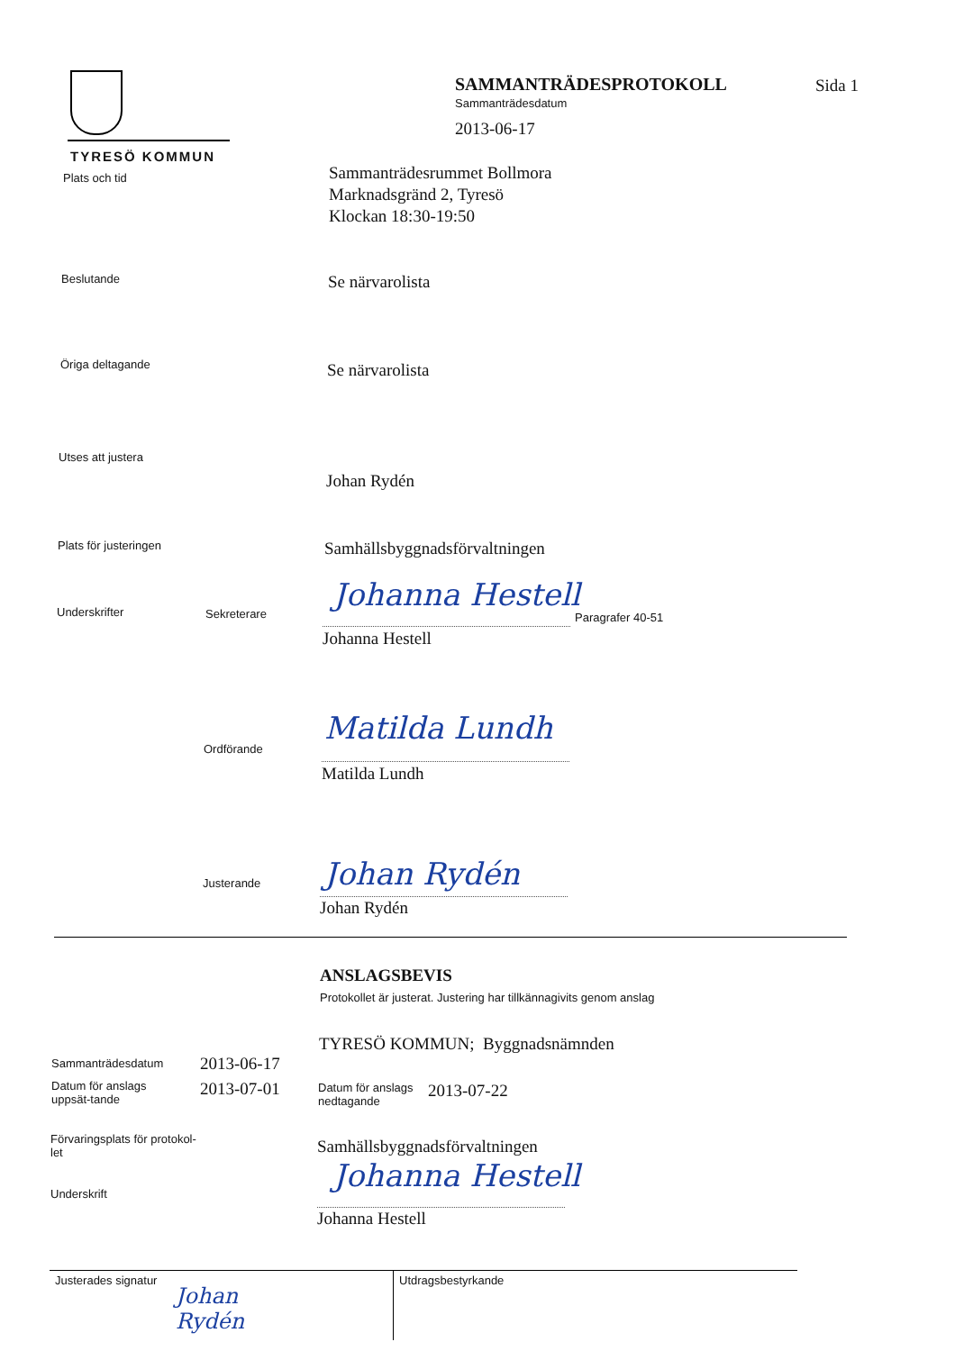TYRESÖ KOMMUN
SAMMANTRÄDESPROTOKOLL Sida 1
Sammanträdesdatum
2013-06-17
Plats och tid
Sammanträdesrummet Bollmora
Marknadsgränd 2, Tyresö
Klockan 18:30-19:50
Beslutande Se närvarolista
Öriga deltagande Se närvarolista
Utses att justera
Johan Rydén
Plats för justeringen Samhällsbyggnadsförvaltningen
Underskrifter Sekreterare
Johanna Hestell
Paragrafer 40-51
Johanna Hestell
Ordförande
Matilda Lundh
Matilda Lundh
Justerande Johan Rydén
Johan Rydén
ANSLAGSBEVIS
Protokollet är justerat. Justering har tillkännagivits genom anslag
TYRESÖ KOMMUN; Byggnadsnämnden
Sammanträdesdatum 2013-06-17
Datum för anslags uppsät-tande
2013-07-01
Datum för anslags nedtagande
2013-07-22
Förvaringsplats för protokol-let
Samhällsbyggnadsförvaltningen
Underskrift
Johanna Hestell
Johanna Hestell
Justerades signatur
Johan
Rydén
Utdragsbestyrkande